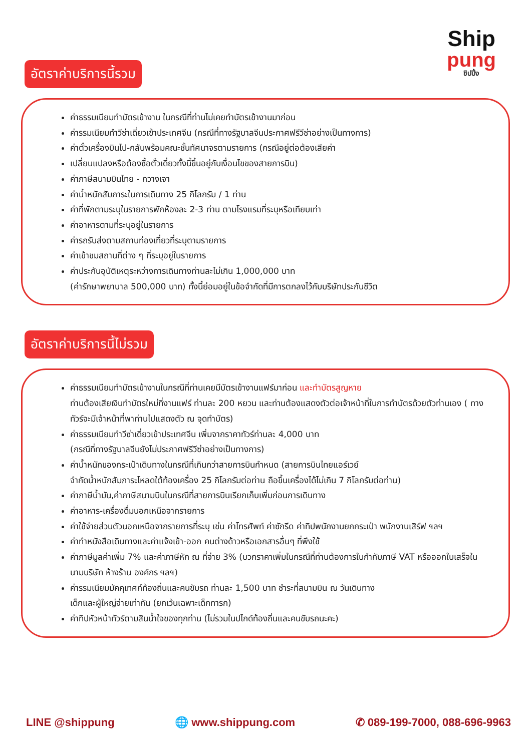Ship
pung
ชิปปิ้ง
อัตราค่าบริการนี้รวม
ค่าธรรมเนียมทำบัตรเข้างาน ในกรณีที่ท่านไม่เคยทำบัตรเข้างานมาก่อน
ค่ารรมเนียมทำวีซ่าเดี่ยวเข้าประเทศจีน (กรณีที่ทางรัฐบาลจีนประกาศฟรีวีซ่าอย่างเป็นทางการ)
ค่าตั๋วเครื่องบินไป-กลับพร้อมคณะชั้นทัศนาจรตามรายการ (กรณีอยู่ต่อต้องเสียค่า
เปลี่ยนแปลงหรือต้องซื้อตั๋วเดี่ยวทั้งนี้ขึ้นอยู่กับเงื่อนไขของสายการบิน)
ค่าภาษีสนามบินไทย - กวางเจา
ค่าน้ำหนักสัมภาระในการเดินทาง 25 กิโลกรัม / 1 ท่าน
ค่าที่พักตามระบุในรายการพักห้องละ 2-3 ท่าน ตามโรงแรมที่ระบุหรือเทียบเท่า
ค่าอาหารตามที่ระบุอยู่ในรายการ
ค่ารถรับส่งตามสถานท่องเที่ยวที่ระบุตามรายการ
ค่าเข้าชมสถานที่ต่าง ๆ ที่ระบุอยู่ในรายการ
ค่าประกันอุบัติเหตุระหว่างการเดินทางท่านละไม่เกิน 1,000,000 บาท
(ค่ารักษาพยาบาล 500,000 บาท) ทั้งนี้ย่อมอยู่ในข้อจำกัดที่มีการตกลงไว้กับบริษัทประกันชีวิต
อัตราค่าบริการนี้ไม่รวม
ค่าธรรมเนียมทำบัตรเข้างานในกรณีที่ท่านเคยมีบัตรเข้างานแฟร์มาก่อน และทำบัตรสูญหาย
ท่านต้องเสียเงินทำบัตรใหม่ที่งานแฟร์ ท่านละ 200 หยวน และท่านต้องแสดงตัวต่อเจ้าหน้าที่ในการทำบัตรด้วยตัวท่านเอง ( ทางทัวร์จะมีเจ้าหน้าที่พาท่านไปแสดงตัว ณ จุดทำบัตร)
ค่าธรรมเนียมทำวีซ่าเดี่ยวเข้าประเทศจีน เพิ่มจากราคาทัวร์ท่านละ 4,000 บาท
(กรณีที่ทางรัฐบาลจีนยังไม่ประกาศฟรีวีซ่าอย่างเป็นทางการ)
ค่าน้ำหนักของกระเป๋าเดินทางในกรณีที่เกินกว่าสายการบินกำหนด (สายการบินไทยแอร์เวย์
จำกัดน้ำหนักสัมภาระโหลดใต้ท้องเครื่อง 25 กิโลกรัมต่อท่าน ถือขึ้นเครื่องได้ไม่เกิน 7 กิโลกรัมต่อท่าน)
ค่าภาษีน้ำมัน,ค่าภาษีสนามบินในกรณีที่สายการบินเรียกเก็บเพิ่มก่อนการเดินทาง
ค่าอาหาร-เครื่องดื่มนอกเหนือจากรายการ
ค่าใช้จ่ายส่วนตัวนอกเหนือจากรายการที่ระบุ เช่น ค่าโทรศัพท์ ค่าซักรีด ค่าทิปพนักงานยกกระเป๋า พนักงานเสิร์ฟ ฯลฯ
ค่าทำหนังสือเดินทางและค่าแจ้งเข้า-ออก คนต่างด้าวหรือเอกสารอื่นๆ ที่พึงใช้
ค่าภาษีมูลค่าเพิ่ม 7% และค่าภาษีหัก ณ ที่จ่าย 3% (บวกราคาเพิ่มในกรณีที่ท่านต้องการใบกำกับภาษี VAT หรือออกใบเสร็จในนามบริษัท ห้างร้าน องค์กร ฯลฯ)
ค่ารรมเนียมมัคคุเทศก์ท้องถิ่นและคนขับรถ ท่านละ 1,500 บาท ชำระที่สนามบิน ณ วันเดินทาง
เด็กและผู้ใหญ่จ่ายเท่ากัน (ยกเว้นเฉพาะเด็กทารก)
ค่าทิปหัวหน้าทัวร์ตามสินน้ำใจของทุกท่าน (ไม่รวมในปไกด์ท้องถิ่นและคนขับรถนะคะ)
LINE @shippung 🌐 www.shippung.com ✆ 089-199-7000, 088-696-9963